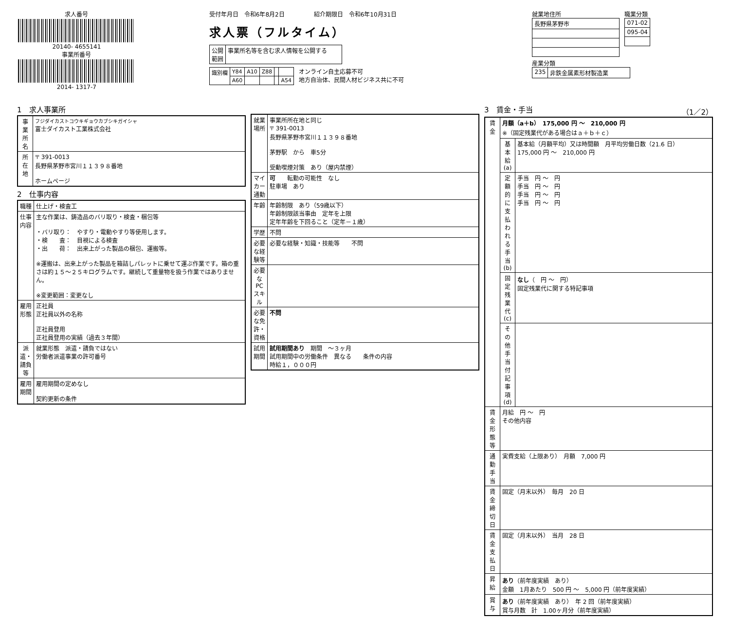求人番号
20140- 4655141
事業所番号
2014- 1317-7
受付年月日　令和6年8月2日　　　　　紹介期限日　令和6年10月31日
求人票（フルタイム）
| 公開 範囲 | 事業所名等を含む求人情報を公開する |
| 識別欄 | Y84 | A10 | Z88 | | |
| | A60 | | | | A54 |
オンライン自主応募不可
地方自治体、民間人材ビジネス共に不可
就業地住所
| 長野県茅野市 |
職業分類
| 071-02 |
| 095-04 |
産業分類
| 235 | 非鉄金属素形材製造業 |
1　求人事業所
| 事業所名 | フジダイカストコウキギョウカブシキガイシャ 富士ダイカスト工業株式会社 |
| 所在地 | 〒 391-0013 長野県茅野市宮川１１３９８番地 ホームページ |
2　仕事内容
| 職種 | 仕上げ・検査工 |
| 仕事内容 | 主な作業は、鋳造品のバリ取り・検査・梱包等 ・バリ取り： やすり・電動やすり等使用します。 ・検 査： 目視による検査 ・出 荷： 出来上がった製品の梱包、運搬等。 ※運搬は、出来上がった製品を箱詰しパレットに乗せて運ぶ作業です。箱の重さは約１５～２５キログラムです。継続して重量物を扱う作業ではありません。 ※変更範囲：変更なし |
| 雇用形態 | 正社員 正社員以外の名称 正社員登用 正社員登用の実績（過去３年間） |
| 派遣・請負等 | 就業形態 派遣・請負ではない 労働者派遣事業の許可番号 |
| 雇用期間 | 雇用期間の定めなし 契約更新の条件 |
| 就業場所 | 事業所所在地と同じ 〒 391-0013 長野県茅野市宮川１１３９８番地 茅野駅 から 車5分 受動喫煙対策 あり（屋内禁煙） |
| マイカー通勤 | 可 転勤の可能性 なし 駐車場 あり |
| 年齢 | 年齢制限 あり（59歳以下） 年齢制限該当事由 定年を上限 定年年齢を下回ること（定年－１歳） |
| 学歴 | 不問 |
| 必要な経験等 | 必要な経験・知識・技能等 不問 |
| 必要なPCスキル | |
| 必要な免許・資格 | 不問 |
| 試用期間 | 試用期間あり 期間 ～３ヶ月 試用期間中の労働条件 異なる 条件の内容 時給１，０００円 |
3　賃金・手当　（1／2）
| 賃金 | 月額（a＋b） 175,000 円 ～ 210,000 円 ※（固定残業代がある場合はａ＋ｂ＋ｃ） | |
| | 基本給(a) | 基本給（月額平均）又は時間額 月平均労働日数（21.6 日） 175,000 円 ～ 210,000 円 |
| | 定額的に支払われる手当(b) | 手当 円 ～ 円 手当 円 ～ 円 手当 円 ～ 円 手当 円 ～ 円 |
| | 固定残業代(c) | なし （ 円 ～ 円） 固定残業代に関する特記事項 |
| | その他手当付記事項(d) | |
| 賃金形態等 | 月給 円 ～ 円 その他内容 | |
| 通勤手当 | 実費支給（上限あり） 月額 7,000 円 | |
| 賃金締切日 | 固定（月末以外） 毎月 20 日 | |
| 賃金支払日 | 固定（月末以外） 当月 28 日 | |
| 昇給 | あり （前年度実績 あり） 金額 1月あたり 500 円 ～ 5,000 円（前年度実績） | |
| 賞与 | あり （前年度実績 あり） 年 2 回（前年度実績） 賞与月数 計 1.00ヶ月分（前年度実績） | |